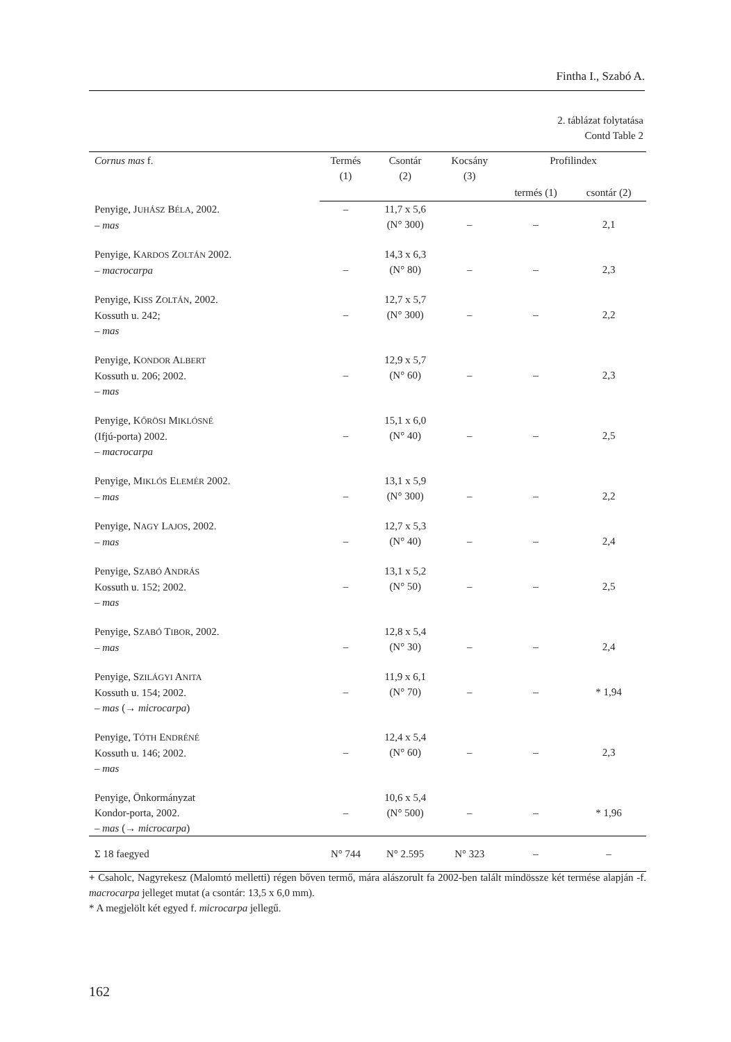Fintha I., Szabó A.
2. táblázat folytatása
Contd Table 2
| Cornus mas f. | Termés (1) | Csontár (2) | Kocsány (3) | Profilindex | |
| --- | --- | --- | --- | --- | --- |
| | | | | termés (1) | csontár (2) |
| Penyige, J UHÁSZ B ÉLA , 2002. – mas | – | 11,7 x 5,6 (N° 300) | – | – | 2,1 |
| Penyige, K ARDOS Z OLTÁN 2002. – macrocarpa | – | 14,3 x 6,3 (N° 80) | – | – | 2,3 |
| Penyige, K ISS Z OLTÁN , 2002. Kossuth u. 242; – mas | – | 12,7 x 5,7 (N° 300) | – | – | 2,2 |
| Penyige, K ONDOR A LBERT Kossuth u. 206; 2002. – mas | – | 12,9 x 5,7 (N° 60) | – | – | 2,3 |
| Penyige, K ŐRÖSI M IKLÓSNÉ (Ifjú-porta) 2002. – macrocarpa | – | 15,1 x 6,0 (N° 40) | – | – | 2,5 |
| Penyige, M IKLÓS E LEMÉR 2002. – mas | – | 13,1 x 5,9 (N° 300) | – | – | 2,2 |
| Penyige, N AGY L AJOS , 2002. – mas | – | 12,7 x 5,3 (N° 40) | – | – | 2,4 |
| Penyige, S ZABÓ A NDRÁS Kossuth u. 152; 2002. – mas | – | 13,1 x 5,2 (N° 50) | – | – | 2,5 |
| Penyige, S ZABÓ T IBOR , 2002. – mas | – | 12,8 x 5,4 (N° 30) | – | – | 2,4 |
| Penyige, S ZILÁGYI A NITA Kossuth u. 154; 2002. – mas (→ microcarpa ) | – | 11,9 x 6,1 (N° 70) | – | – | * 1,94 |
| Penyige, T ÓTH E NDRÉNÉ Kossuth u. 146; 2002. – mas | – | 12,4 x 5,4 (N° 60) | – | – | 2,3 |
| Penyige, Önkormányzat Kondor-porta, 2002. – mas (→ microcarpa ) | – | 10,6 x 5,4 (N° 500) | – | – | * 1,96 |
| Σ 18 faegyed | N° 744 | N° 2.595 | N° 323 | – | – |
+ Csaholc, Nagyrekesz (Malomtó melletti) régen bőven termő, mára alászorult fa 2002-ben talált mindössze két termése alapján -f. macrocarpa jelleget mutat (a csontár: 13,5 x 6,0 mm).
* A megjelölt két egyed f. microcarpa jellegű.
162